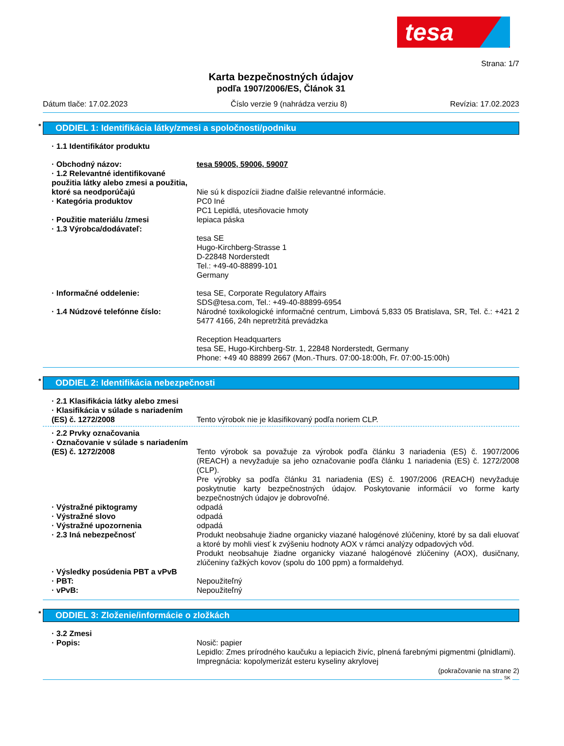tesa
Strana: 1/7
Karta bezpečnostných údajov
podľa 1907/2006/ES, Článok 31
Dátum tlače: 17.02.2023 Číslo verzie 9 (nahrádza verziu 8) Revízia: 17.02.2023
* ODDIEL 1: Identifikácia látky/zmesi a spoločnosti/podniku
· 1.1 Identifikátor produktu
· Obchodný názov: tesa 59005, 59006, 59007
· 1.2 Relevantné identifikované použitia látky alebo zmesi a použitia, ktoré sa neodporúčajú
Nie sú k dispozícii žiadne ďalšie relevantné informácie.
· Kategória produktov PC0 Iné
PC1 Lepidlá, utesňovacie hmoty
· Použitie materiálu /zmesi lepiaca páska
· 1.3 Výrobca/dodávateľ:
tesa SE
Hugo-Kirchberg-Strasse 1
D-22848 Norderstedt
Tel.: +49-40-88899-101
Germany
· Informačné oddelenie: tesa SE, Corporate Regulatory Affairs
SDS@tesa.com, Tel.: +49-40-88899-6954
· 1.4 Núdzové telefónne číslo: Národné toxikologické informačné centrum, Limbová 5,833 05 Bratislava, SR, Tel. č.: +421 2 5477 4166, 24h nepretržitá prevádzka
Reception Headquarters
tesa SE, Hugo-Kirchberg-Str. 1, 22848 Norderstedt, Germany
Phone: +49 40 88899 2667 (Mon.-Thurs. 07:00-18:00h, Fr. 07:00-15:00h)
* ODDIEL 2: Identifikácia nebezpečnosti
· 2.1 Klasifikácia látky alebo zmesi
· Klasifikácia v súlade s nariadením (ES) č. 1272/2008
Tento výrobok nie je klasifikovaný podľa noriem CLP.
· 2.2 Prvky označovania
· Označovanie v súlade s nariadením (ES) č. 1272/2008
Tento výrobok sa považuje za výrobok podľa článku 3 nariadenia (ES) č. 1907/2006 (REACH) a nevyžaduje sa jeho označovanie podľa článku 1 nariadenia (ES) č. 1272/2008 (CLP).
Pre výrobky sa podľa článku 31 nariadenia (ES) č. 1907/2006 (REACH) nevyžaduje poskytnutie karty bezpečnostných údajov. Poskytovanie informácií vo forme karty bezpečnostných údajov je dobrovoľné.
· Výstražné piktogramy odpadá
· Výstražné slovo odpadá
· Výstražné upozornenia odpadá
· 2.3 Iná nebezpečnosť Produkt neobsahuje žiadne organicky viazané halogénové zlúčeniny, ktoré by sa dali eluovať a ktoré by mohli viesť k zvýšeniu hodnoty AOX v rámci analýzy odpadových vôd.
Produkt neobsahuje žiadne organicky viazané halogénové zlúčeniny (AOX), dusičnany, zlúčeniny ťažkých kovov (spolu do 100 ppm) a formaldehyd.
· Výsledky posúdenia PBT a vPvB
· PBT: Nepoužiteľný
· vPvB: Nepoužiteľný
* ODDIEL 3: Zloženie/informácie o zložkách
· 3.2 Zmesi
· Popis: Nosič: papier
Lepidlo: Zmes prírodného kaučuku a lepiacich živíc, plnená farebnými pigmentmi (plnidlami).
Impregnácia: kopolymerizát esteru kyseliny akrylovej
(pokračovanie na strane 2)
SK